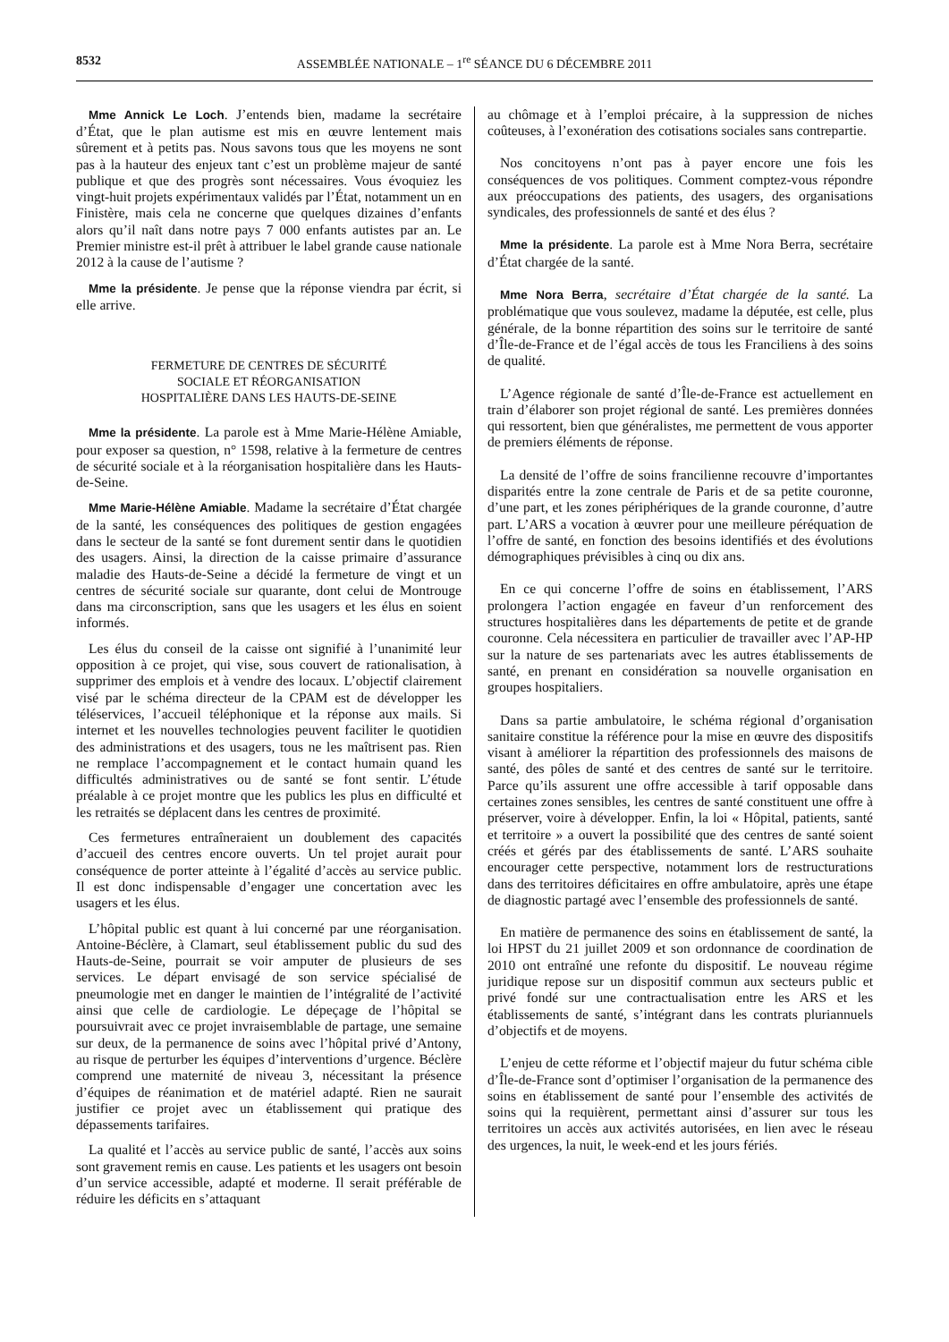8532 ASSEMBLÉE NATIONALE – 1<sup>re</sup> SÉANCE DU 6 DÉCEMBRE 2011
Mme Annick Le Loch. J’entends bien, madame la secrétaire d’État, que le plan autisme est mis en œuvre lentement mais sûrement et à petits pas. Nous savons tous que les moyens ne sont pas à la hauteur des enjeux tant c’est un problème majeur de santé publique et que des progrès sont nécessaires. Vous évoquiez les vingt-huit projets expérimentaux validés par l’État, notamment un en Finistère, mais cela ne concerne que quelques dizaines d’enfants alors qu’il naît dans notre pays 7 000 enfants autistes par an. Le Premier ministre est-il prêt à attribuer le label grande cause nationale 2012 à la cause de l’autisme ?
Mme la présidente. Je pense que la réponse viendra par écrit, si elle arrive.
FERMETURE DE CENTRES DE SÉCURITÉ
SOCIALE ET RÉORGANISATION
HOSPITALIÈRE DANS LES HAUTS-DE-SEINE
Mme la présidente. La parole est à Mme Marie-Hélène Amiable, pour exposer sa question, n° 1598, relative à la fermeture de centres de sécurité sociale et à la réorganisation hospitalière dans les Hauts-de-Seine.
Mme Marie-Hélène Amiable. Madame la secrétaire d’État chargée de la santé, les conséquences des politiques de gestion engagées dans le secteur de la santé se font durement sentir dans le quotidien des usagers. Ainsi, la direction de la caisse primaire d’assurance maladie des Hauts-de-Seine a décidé la fermeture de vingt et un centres de sécurité sociale sur quarante, dont celui de Montrouge dans ma circonscription, sans que les usagers et les élus en soient informés.
Les élus du conseil de la caisse ont signifié à l’unanimité leur opposition à ce projet, qui vise, sous couvert de rationalisation, à supprimer des emplois et à vendre des locaux. L’objectif clairement visé par le schéma directeur de la CPAM est de développer les téléservices, l’accueil téléphonique et la réponse aux mails. Si internet et les nouvelles technologies peuvent faciliter le quotidien des administrations et des usagers, tous ne les maîtrisent pas. Rien ne remplace l’accompagnement et le contact humain quand les difficultés administratives ou de santé se font sentir. L’étude préalable à ce projet montre que les publics les plus en difficulté et les retraités se déplacent dans les centres de proximité.
Ces fermetures entraîneraient un doublement des capacités d’accueil des centres encore ouverts. Un tel projet aurait pour conséquence de porter atteinte à l’égalité d’accès au service public. Il est donc indispensable d’engager une concertation avec les usagers et les élus.
L’hôpital public est quant à lui concerné par une réorganisation. Antoine-Béclère, à Clamart, seul établissement public du sud des Hauts-de-Seine, pourrait se voir amputer de plusieurs de ses services. Le départ envisagé de son service spécialisé de pneumologie met en danger le maintien de l’intégralité de l’activité ainsi que celle de cardiologie. Le dépeçage de l’hôpital se poursuivrait avec ce projet invraisemblable de partage, une semaine sur deux, de la permanence de soins avec l’hôpital privé d’Antony, au risque de perturber les équipes d’interventions d’urgence. Béclère comprend une maternité de niveau 3, nécessitant la présence d’équipes de réanimation et de matériel adapté. Rien ne saurait justifier ce projet avec un établissement qui pratique des dépassements tarifaires.
La qualité et l’accès au service public de santé, l’accès aux soins sont gravement remis en cause. Les patients et les usagers ont besoin d’un service accessible, adapté et moderne. Il serait préférable de réduire les déficits en s’attaquant
au chômage et à l’emploi précaire, à la suppression de niches coûteuses, à l’exonération des cotisations sociales sans contrepartie.
Nos concitoyens n’ont pas à payer encore une fois les conséquences de vos politiques. Comment comptez-vous répondre aux préoccupations des patients, des usagers, des organisations syndicales, des professionnels de santé et des élus ?
Mme la présidente. La parole est à Mme Nora Berra, secrétaire d’État chargée de la santé.
Mme Nora Berra, secrétaire d’État chargée de la santé. La problématique que vous soulevez, madame la députée, est celle, plus générale, de la bonne répartition des soins sur le territoire de santé d’Île-de-France et de l’égal accès de tous les Franciliens à des soins de qualité.
L’Agence régionale de santé d’Île-de-France est actuellement en train d’élaborer son projet régional de santé. Les premières données qui ressortent, bien que généralistes, me permettent de vous apporter de premiers éléments de réponse.
La densité de l’offre de soins francilienne recouvre d’importantes disparités entre la zone centrale de Paris et de sa petite couronne, d’une part, et les zones périphériques de la grande couronne, d’autre part. L’ARS a vocation à œuvrer pour une meilleure péréquation de l’offre de santé, en fonction des besoins identifiés et des évolutions démographiques prévisibles à cinq ou dix ans.
En ce qui concerne l’offre de soins en établissement, l’ARS prolongera l’action engagée en faveur d’un renforcement des structures hospitalières dans les départements de petite et de grande couronne. Cela nécessitera en particulier de travailler avec l’AP-HP sur la nature de ses partenariats avec les autres établissements de santé, en prenant en considération sa nouvelle organisation en groupes hospitaliers.
Dans sa partie ambulatoire, le schéma régional d’organisation sanitaire constitue la référence pour la mise en œuvre des dispositifs visant à améliorer la répartition des professionnels des maisons de santé, des pôles de santé et des centres de santé sur le territoire. Parce qu’ils assurent une offre accessible à tarif opposable dans certaines zones sensibles, les centres de santé constituent une offre à préserver, voire à développer. Enfin, la loi « Hôpital, patients, santé et territoire » a ouvert la possibilité que des centres de santé soient créés et gérés par des établissements de santé. L’ARS souhaite encourager cette perspective, notamment lors de restructurations dans des territoires déficitaires en offre ambulatoire, après une étape de diagnostic partagé avec l’ensemble des professionnels de santé.
En matière de permanence des soins en établissement de santé, la loi HPST du 21 juillet 2009 et son ordonnance de coordination de 2010 ont entraîné une refonte du dispositif. Le nouveau régime juridique repose sur un dispositif commun aux secteurs public et privé fondé sur une contractualisation entre les ARS et les établissements de santé, s’intégrant dans les contrats pluriannuels d’objectifs et de moyens.
L’enjeu de cette réforme et l’objectif majeur du futur schéma cible d’Île-de-France sont d’optimiser l’organisation de la permanence des soins en établissement de santé pour l’ensemble des activités de soins qui la requièrent, permettant ainsi d’assurer sur tous les territoires un accès aux activités autorisées, en lien avec le réseau des urgences, la nuit, le week-end et les jours fériés.